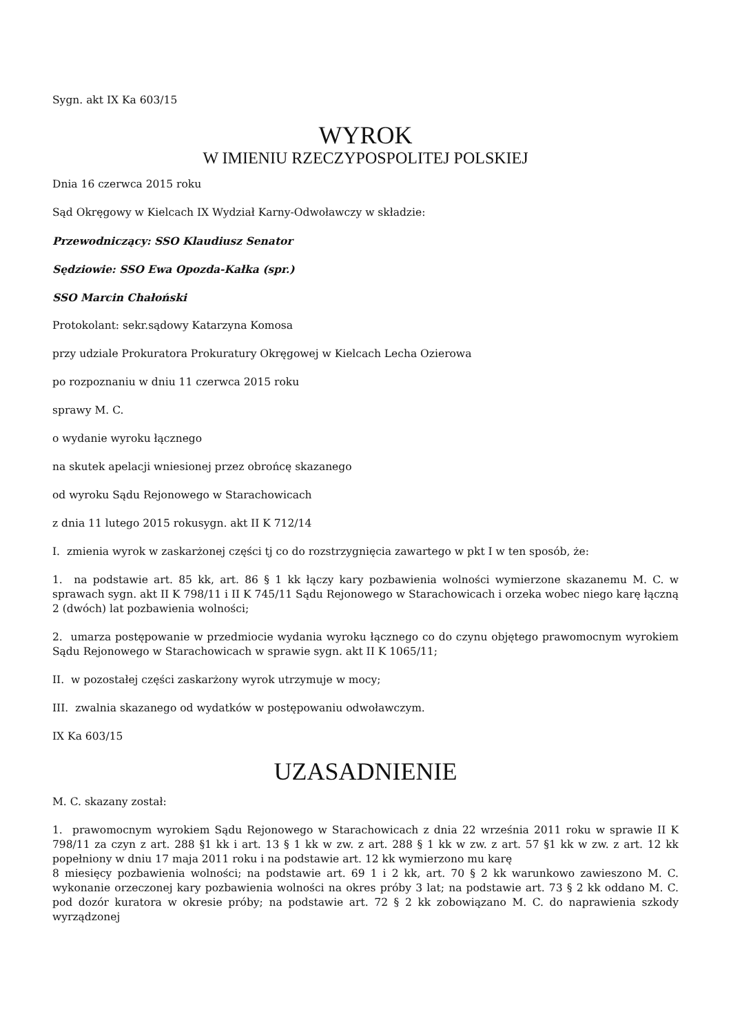Sygn. akt IX Ka 603/15
WYROK
W IMIENIU RZECZYPOSPOLITEJ POLSKIEJ
Dnia 16 czerwca 2015 roku
Sąd Okręgowy w Kielcach IX Wydział Karny-Odwoławczy w składzie:
Przewodniczący: SSO Klaudiusz Senator
Sędziowie: SSO Ewa Opozda-Kałka (spr.)
SSO Marcin Chałoński
Protokolant: sekr.sądowy Katarzyna Komosa
przy udziale Prokuratora Prokuratury Okręgowej w Kielcach Lecha Ozierowa
po rozpoznaniu w dniu 11 czerwca 2015 roku
sprawy M. C.
o wydanie wyroku łącznego
na skutek apelacji wniesionej przez obrońcę skazanego
od wyroku Sądu Rejonowego w Starachowicach
z dnia 11 lutego 2015 rokusygn. akt II K 712/14
I. zmienia wyrok w zaskarżonej części tj co do rozstrzygnięcia zawartego w pkt I w ten sposób, że:
1. na podstawie art. 85 kk, art. 86 § 1 kk łączy kary pozbawienia wolności wymierzone skazanemu M. C. w sprawach sygn. akt II K 798/11 i II K 745/11 Sądu Rejonowego w Starachowicach i orzeka wobec niego karę łączną 2 (dwóch) lat pozbawienia wolności;
2. umarza postępowanie w przedmiocie wydania wyroku łącznego co do czynu objętego prawomocnym wyrokiem Sądu Rejonowego w Starachowicach w sprawie sygn. akt II K 1065/11;
II. w pozostałej części zaskarżony wyrok utrzymuje w mocy;
III. zwalnia skazanego od wydatków w postępowaniu odwoławczym.
IX Ka 603/15
UZASADNIENIE
M. C. skazany został:
1. prawomocnym wyrokiem Sądu Rejonowego w Starachowicach z dnia 22 września 2011 roku w sprawie II K 798/11 za czyn z art. 288 §1 kk i art. 13 § 1 kk w zw. z art. 288 § 1 kk w zw. z art. 57 §1 kk w zw. z art. 12 kk popełniony w dniu 17 maja 2011 roku i na podstawie art. 12 kk wymierzono mu karę
8 miesięcy pozbawienia wolności; na podstawie art. 69 1 i 2 kk, art. 70 § 2 kk warunkowo zawieszono M. C. wykonanie orzeczonej kary pozbawienia wolności na okres próby 3 lat; na podstawie art. 73 § 2 kk oddano M. C. pod dozór kuratora w okresie próby; na podstawie art. 72 § 2 kk zobowiązano M. C. do naprawienia szkody wyrządzonej